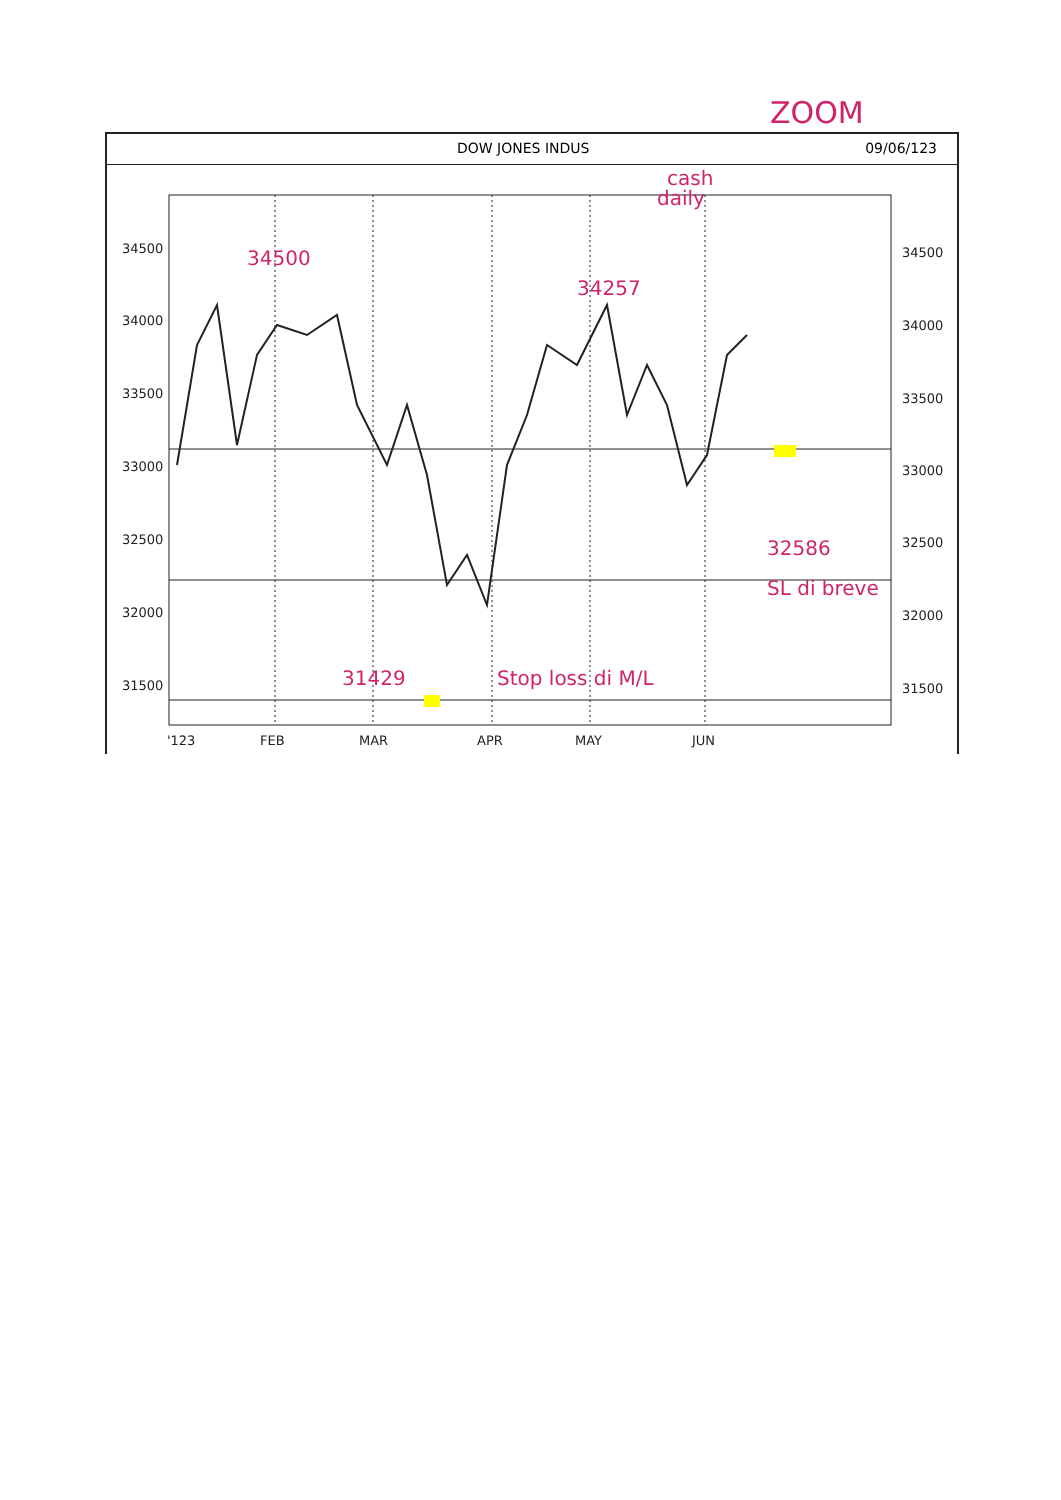ZOOM
DOW JONES INDUS 09/06/123
34500
34000
33500
33000
32500
32000
31500
34500
34000
33500
33000
32500
32000
31500
'123
FEB
MAR
APR
MAY
JUN
cash
daily
34500
34257
31429
Stop loss di M/L
32586
SL di breve